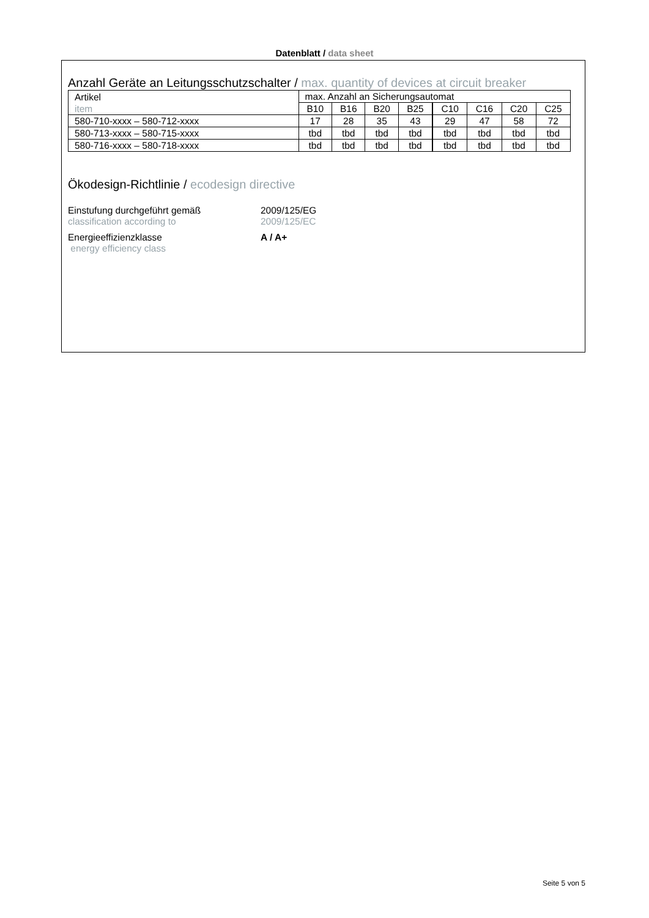Datenblatt / data sheet
Anzahl Geräte an Leitungsschutzschalter / max. quantity of devices at circuit breaker
| Artikel item | max. Anzahl an Sicherungsautomat | | | | | | | |
| | B10 | B16 | B20 | B25 | C10 | C16 | C20 | C25 |
| 580-710-xxxx – 580-712-xxxx | 17 | 28 | 35 | 43 | 29 | 47 | 58 | 72 |
| 580-713-xxxx – 580-715-xxxx | tbd | tbd | tbd | tbd | tbd | tbd | tbd | tbd |
| 580-716-xxxx – 580-718-xxxx | tbd | tbd | tbd | tbd | tbd | tbd | tbd | tbd |
Ökodesign-Richtlinie / ecodesign directive
Einstufung durchgeführt gemäß
classification according to
2009/125/EG
2009/125/EC
Energieeffizienzklasse
energy efficiency class
A / A+
Seite 5 von 5